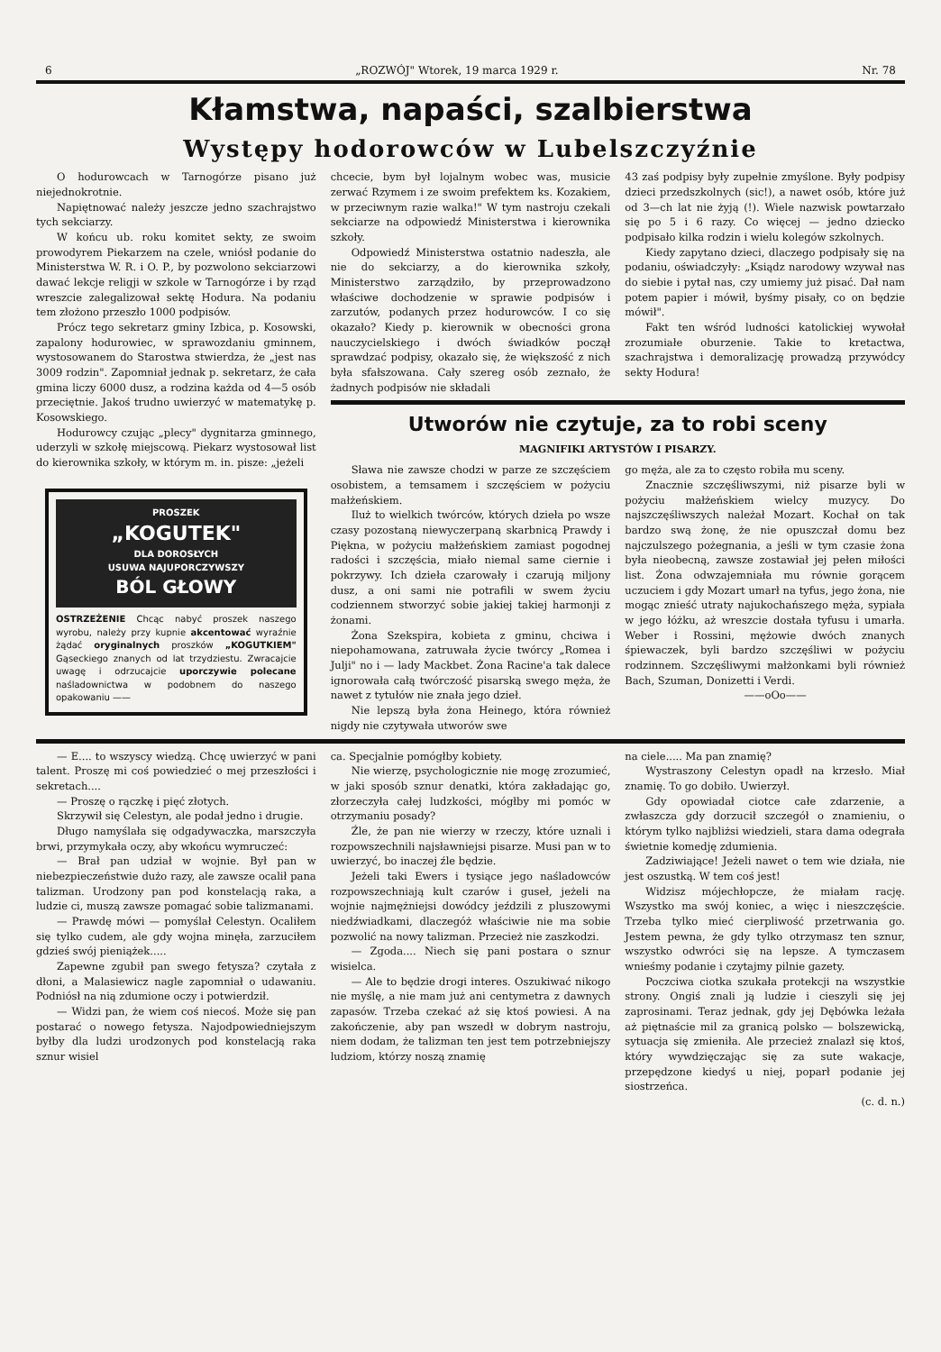6 „ROZWÓJ" Wtorek, 19 marca 1929 r. Nr. 78
Kłamstwa, napaści, szalbierstwa
Występy hodorowców w Lubelszczyźnie
O hodurowcach w Tarnogórze pisano już niejednokrotnie.
Napiętnować należy jeszcze jedno szachrajstwo tych sekciarzy.
W końcu ub. roku komitet sekty, ze swoim prowodyrem Piekarzem na czele, wniósł podanie do Ministerstwa W. R. i O. P., by pozwolono sekciarzowi dawać lekcje religji w szkole w Tarnogórze i by rząd wreszcie zalegalizował sektę Hodura. Na podaniu tem złożono przeszło 1000 podpisów.
Prócz tego sekretarz gminy Izbica, p. Kosowski, zapalony hodurowiec, w sprawozdaniu gminnem, wystosowanem do Starostwa stwierdza, że „jest nas 3009 rodzin". Zapomniał jednak p. sekretarz, że cała gmina liczy 6000 dusz, a rodzina każda od 4—5 osób przeciętnie. Jakoś trudno uwierzyć w matematykę p. Kosowskiego.
Hodurowcy czując „plecy" dygnitarza gminnego, uderzyli w szkołę miejscową. Piekarz wystosował list do kierownika szkoły, w którym m. in. pisze: „jeżeli
PROSZEK
„KOGUTEK"
DLA DOROSŁYCH
USUWA NAJUPORCZYWSZY
BÓL GŁOWY
OSTRZEŻENIE Chcąc nabyć proszek naszego wyrobu, należy przy kupnie akcentować wyraźnie żądać oryginalnych proszków „KOGUTKIEM" Gąseckiego znanych od lat trzydziestu. Zwracajcie uwagę i odrzucajcie uporczywie polecane naśladownictwa w podobnem do naszego opakowaniu ——
chcecie, bym był lojalnym wobec was, musicie zerwać Rzymem i ze swoim prefektem ks. Kozakiem, w przeciwnym razie walka!" W tym nastroju czekali sekciarze na odpowiedź Ministerstwa i kierownika szkoły.
Odpowiedź Ministerstwa ostatnio nadeszła, ale nie do sekciarzy, a do kierownika szkoły, Ministerstwo zarządziło, by przeprowadzono właściwe dochodzenie w sprawie podpisów i zarzutów, podanych przez hodurowców. I co się okazało? Kiedy p. kierownik w obecności grona nauczycielskiego i dwóch świadków począł sprawdzać podpisy, okazało się, że większość z nich była sfałszowana. Cały szereg osób zeznało, że żadnych podpisów nie składali
43 zaś podpisy były zupełnie zmyślone. Były podpisy dzieci przedszkolnych (sic!), a nawet osób, które już od 3—ch lat nie żyją (!). Wiele nazwisk powtarzało się po 5 i 6 razy. Co więcej — jedno dziecko podpisało kilka rodzin i wielu kolegów szkolnych.
Kiedy zapytano dzieci, dlaczego podpisały się na podaniu, oświadczyły: „Ksiądz narodowy wzywał nas do siebie i pytał nas, czy umiemy już pisać. Dał nam potem papier i mówił, byśmy pisały, co on będzie mówił".
Fakt ten wśród ludności katolickiej wywołał zrozumiałe oburzenie. Takie to kretactwa, szachrajstwa i demoralizację prowadzą przywódcy sekty Hodura!
Utworów nie czytuje, za to robi sceny
MAGNIFIKI ARTYSTÓW I PISARZY.
Sława nie zawsze chodzi w parze ze szczęściem osobistem, a temsamem i szczęściem w pożyciu małżeńskiem.
Iluż to wielkich twórców, których dzieła po wsze czasy pozostaną niewyczerpaną skarbnicą Prawdy i Piękna, w pożyciu małżeńskiem zamiast pogodnej radości i szczęścia, miało niemal same ciernie i pokrzywy. Ich dzieła czarowały i czarują miljony dusz, a oni sami nie potrafili w swem życiu codziennem stworzyć sobie jakiej takiej harmonji z żonami.
Żona Szekspira, kobieta z gminu, chciwa i niepohamowana, zatruwała życie twórcy „Romea i Julji" no i — lady Mackbet. Żona Racine'a tak dalece ignorowała całą twórczość pisarską swego męża, że nawet z tytułów nie znała jego dzieł.
Nie lepszą była żona Heinego, która również nigdy nie czytywała utworów swe
go męża, ale za to często robiła mu sceny.
Znacznie szczęśliwszymi, niż pisarze byli w pożyciu małżeńskiem wielcy muzycy. Do najszczęśliwszych należał Mozart. Kochał on tak bardzo swą żonę, że nie opuszczał domu bez najczulszego pożegnania, a jeśli w tym czasie żona była nieobecną, zawsze zostawiał jej pełen miłości list. Żona odwzajemniała mu równie gorącem uczuciem i gdy Mozart umarł na tyfus, jego żona, nie mogąc znieść utraty najukochańszego męża, sypiała w jego łóżku, aż wreszcie dostała tyfusu i umarła. Weber i Rossini, mężowie dwóch znanych śpiewaczek, byli bardzo szczęśliwi w pożyciu rodzinnem. Szczęśliwymi małżonkami byli również Bach, Szuman, Donizetti i Verdi.
——oOo——
— E.... to wszyscy wiedzą. Chcę uwierzyć w pani talent. Proszę mi coś powiedzieć o mej przeszłości i sekretach....
— Proszę o rączkę i pięć złotych.
Skrzywił się Celestyn, ale podał jedno i drugie.
Długo namyślała się odgadywaczka, marszczyła brwi, przymykała oczy, aby wkońcu wymruczeć:
— Brał pan udział w wojnie. Był pan w niebezpieczeństwie dużo razy, ale zawsze ocalił pana talizman. Urodzony pan pod konstelacją raka, a ludzie ci, muszą zawsze pomagać sobie talizmanami.
— Prawdę mówi — pomyślał Celestyn. Ocaliłem się tylko cudem, ale gdy wojna minęła, zarzuciłem gdzieś swój pieniążek.....
Zapewne zgubił pan swego fetysza? czytała z dłoni, a Malasiewicz nagle zapomniał o udawaniu. Podniósł na nią zdumione oczy i potwierdził.
— Widzi pan, że wiem coś niecoś. Może się pan postarać o nowego fetysza. Najodpowiedniejszym byłby dla ludzi urodzonych pod konstelacją raka sznur wisiel
ca. Specjalnie pomógłby kobiety.
Nie wierzę, psychologicznie nie mogę zrozumieć, w jaki sposób sznur denatki, która zakładając go, złorzeczyła całej ludzkości, mógłby mi pomóc w otrzymaniu posady?
Źle, że pan nie wierzy w rzeczy, które uznali i rozpowszechnili najsławniejsi pisarze. Musi pan w to uwierzyć, bo inaczej źle będzie.
Jeżeli taki Ewers i tysiące jego naśladowców rozpowszechniają kult czarów i guseł, jeżeli na wojnie najmężniejsi dowódcy jeździli z pluszowymi niedźwiadkami, dlaczegóż właściwie nie ma sobie pozwolić na nowy talizman. Przecież nie zaszkodzi.
— Zgoda.... Niech się pani postara o sznur wisielca.
— Ale to będzie drogi interes. Oszukiwać nikogo nie myślę, a nie mam już ani centymetra z dawnych zapasów. Trzeba czekać aż się ktoś powiesi. A na zakończenie, aby pan wszedł w dobrym nastroju, niem dodam, że talizman ten jest tem potrzebniejszy ludziom, którzy noszą znamię
na ciele..... Ma pan znamię?
Wystraszony Celestyn opadł na krzesło. Miał znamię. To go dobiło. Uwierzył.
Gdy opowiadał ciotce całe zdarzenie, a zwłaszcza gdy dorzucił szczegół o znamieniu, o którym tylko najbliżsi wiedzieli, stara dama odegrała świetnie komedję zdumienia.
Zadziwiające! Jeżeli nawet o tem wie działa, nie jest oszustką. W tem coś jest!
Widzisz mójechłopcze, że miałam rację. Wszystko ma swój koniec, a więc i nieszczęście. Trzeba tylko mieć cierpliwość przetrwania go. Jestem pewna, że gdy tylko otrzymasz ten sznur, wszystko odwróci się na lepsze. A tymczasem wnieśmy podanie i czytajmy pilnie gazety.
Poczciwa ciotka szukała protekcji na wszystkie strony. Ongiś znali ją ludzie i cieszyli się jej zaprosinami. Teraz jednak, gdy jej Dębówka leżała aż piętnaście mil za granicą polsko — bolszewicką, sytuacja się zmieniła. Ale przecież znalazł się ktoś, który wywdzięczając się za sute wakacje, przepędzone kiedyś u niej, poparł podanie jej siostrzeńca.
(c. d. n.)